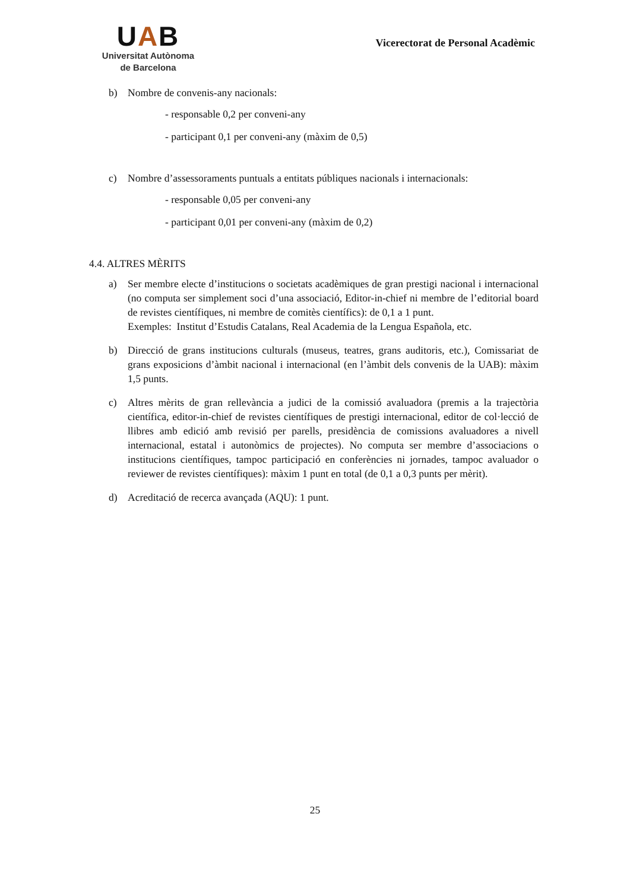UAB
Universitat Autònoma
de Barcelona
Vicerectorat de Personal Acadèmic
b) Nombre de convenis-any nacionals:
- responsable 0,2 per conveni-any
- participant 0,1 per conveni-any (màxim de 0,5)
c) Nombre d’assessoraments puntuals a entitats públiques nacionals i internacionals:
- responsable 0,05 per conveni-any
- participant 0,01 per conveni-any (màxim de 0,2)
4.4. ALTRES MÈRITS
a) Ser membre electe d’institucions o societats acadèmiques de gran prestigi nacional i internacional (no computa ser simplement soci d’una associació, Editor-in-chief ni membre de l’editorial board de revistes científiques, ni membre de comitès científics): de 0,1 a 1 punt.
Exemples: Institut d’Estudis Catalans, Real Academia de la Lengua Española, etc.
b) Direcció de grans institucions culturals (museus, teatres, grans auditoris, etc.), Comissariat de grans exposicions d’àmbit nacional i internacional (en l’àmbit dels convenis de la UAB): màxim 1,5 punts.
c) Altres mèrits de gran rellevància a judici de la comissió avaluadora (premis a la trajectòria científica, editor-in-chief de revistes científiques de prestigi internacional, editor de col·lecció de llibres amb edició amb revisió per parells, presidència de comissions avaluadores a nivell internacional, estatal i autonòmics de projectes). No computa ser membre d’associacions o institucions científiques, tampoc participació en conferències ni jornades, tampoc avaluador o reviewer de revistes científiques): màxim 1 punt en total (de 0,1 a 0,3 punts per mèrit).
d) Acreditació de recerca avançada (AQU): 1 punt.
25